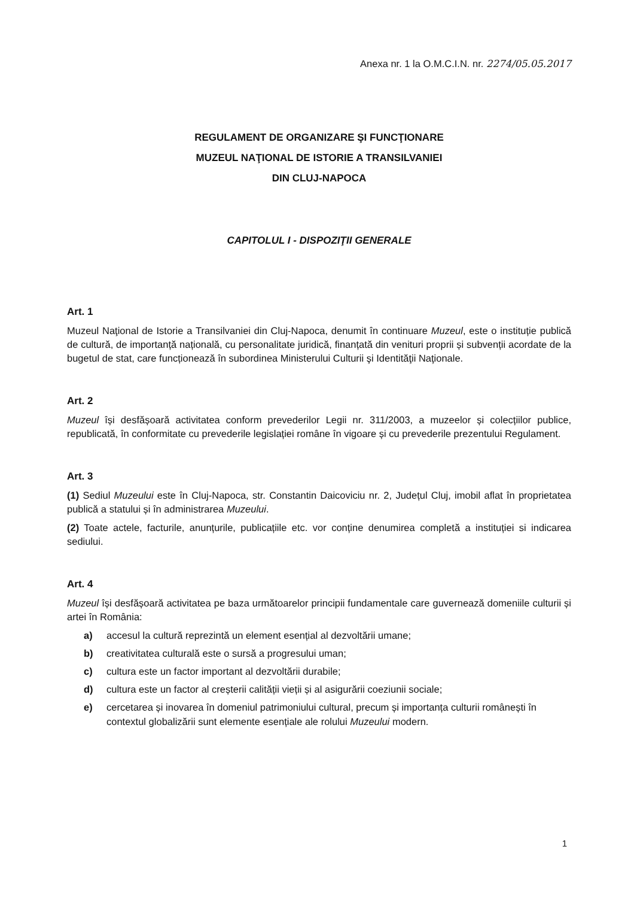Anexa nr. 1 la O.M.C.I.N. nr. 2274/05.05.2017
REGULAMENT DE ORGANIZARE ŞI FUNCŢIONARE
MUZEUL NAŢIONAL DE ISTORIE A TRANSILVANIEI
DIN CLUJ-NAPOCA
CAPITOLUL I - DISPOZIŢII GENERALE
Art. 1
Muzeul Naţional de Istorie a Transilvaniei din Cluj-Napoca, denumit în continuare Muzeul, este o instituție publică de cultură, de importanță națională, cu personalitate juridică, finanțată din venituri proprii și subvenții acordate de la bugetul de stat, care funcționează în subordinea Ministerului Culturii şi Identităţii Naţionale.
Art. 2
Muzeul își desfășoară activitatea conform prevederilor Legii nr. 311/2003, a muzeelor și colecțiilor publice, republicată, în conformitate cu prevederile legislației române în vigoare și cu prevederile prezentului Regulament.
Art. 3
(1) Sediul Muzeului este în Cluj-Napoca, str. Constantin Daicoviciu nr. 2, Județul Cluj, imobil aflat în proprietatea publică a statului și în administrarea Muzeului.
(2) Toate actele, facturile, anunțurile, publicațiile etc. vor conține denumirea completă a instituției si indicarea sediului.
Art. 4
Muzeul își desfășoară activitatea pe baza următoarelor principii fundamentale care guvernează domeniile culturii și artei în România:
a) accesul la cultură reprezintă un element esențial al dezvoltării umane;
b) creativitatea culturală este o sursă a progresului uman;
c) cultura este un factor important al dezvoltării durabile;
d) cultura este un factor al creșterii calității vieții și al asigurării coeziunii sociale;
e) cercetarea și inovarea în domeniul patrimoniului cultural, precum și importanța culturii românești în contextul globalizării sunt elemente esențiale ale rolului Muzeului modern.
1